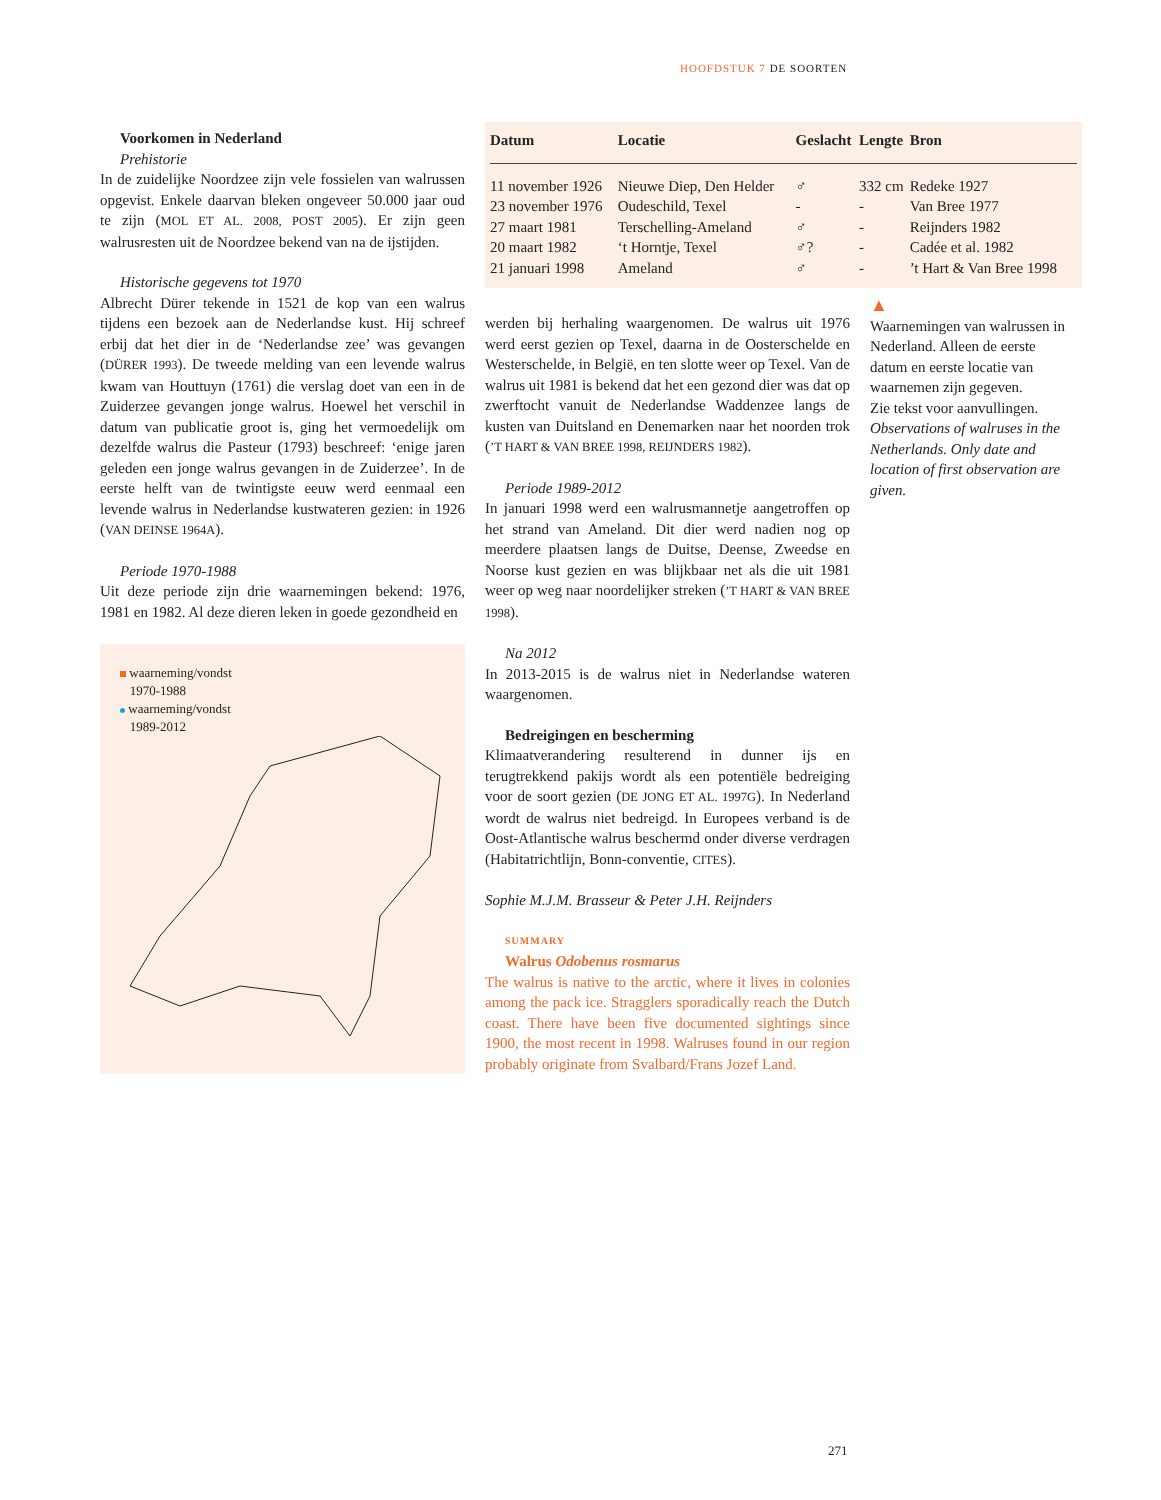HOOFDSTUK 7 DE SOORTEN
Voorkomen in Nederland
Prehistorie
In de zuidelijke Noordzee zijn vele fossielen van walrussen opgevist. Enkele daarvan bleken ongeveer 50.000 jaar oud te zijn (MOL ET AL. 2008, POST 2005). Er zijn geen walrusresten uit de Noordzee bekend van na de ijstijden.
Historische gegevens tot 1970
Albrecht Dürer tekende in 1521 de kop van een walrus tijdens een bezoek aan de Nederlandse kust. Hij schreef erbij dat het dier in de ‘Nederlandse zee’ was gevangen (DÜRER 1993). De tweede melding van een levende walrus kwam van Houttuyn (1761) die verslag doet van een in de Zuiderzee gevangen jonge walrus. Hoewel het verschil in datum van publicatie groot is, ging het vermoedelijk om dezelfde walrus die Pasteur (1793) beschreef: ‘enige jaren geleden een jonge walrus gevangen in de Zuiderzee’. In de eerste helft van de twintigste eeuw werd eenmaal een levende walrus in Nederlandse kustwateren gezien: in 1926 (VAN DEINSE 1964A).
Periode 1970-1988
Uit deze periode zijn drie waarnemingen bekend: 1976, 1981 en 1982. Al deze dieren leken in goede gezondheid en
waarneming/vondst
1970-1988
waarneming/vondst
1989-2012
| Datum | Locatie | Geslacht | Lengte | Bron |
| --- | --- | --- | --- | --- |
| 11 november 1926 | Nieuwe Diep, Den Helder | ♂ | 332 cm | Redeke 1927 |
| 23 november 1976 | Oudeschild, Texel | - | - | Van Bree 1977 |
| 27 maart 1981 | Terschelling-Ameland | ♂ | - | Reijnders 1982 |
| 20 maart 1982 | ‘t Horntje, Texel | ♂? | - | Cadée et al. 1982 |
| 21 januari 1998 | Ameland | ♂ | - | ’t Hart & Van Bree 1998 |
werden bij herhaling waargenomen. De walrus uit 1976 werd eerst gezien op Texel, daarna in de Oosterschelde en Westerschelde, in België, en ten slotte weer op Texel. Van de walrus uit 1981 is bekend dat het een gezond dier was dat op zwerftocht vanuit de Nederlandse Waddenzee langs de kusten van Duitsland en Denemarken naar het noorden trok (’T HART & VAN BREE 1998, REIJNDERS 1982).
Periode 1989-2012
In januari 1998 werd een walrusmannetje aangetroffen op het strand van Ameland. Dit dier werd nadien nog op meerdere plaatsen langs de Duitse, Deense, Zweedse en Noorse kust gezien en was blijkbaar net als die uit 1981 weer op weg naar noordelijker streken (’T HART & VAN BREE 1998).
Na 2012
In 2013-2015 is de walrus niet in Nederlandse wateren waargenomen.
Bedreigingen en bescherming
Klimaatverandering resulterend in dunner ijs en terugtrekkend pakijs wordt als een potentiële bedreiging voor de soort gezien (DE JONG ET AL. 1997G). In Nederland wordt de walrus niet bedreigd. In Europees verband is de Oost-Atlantische walrus beschermd onder diverse verdragen (Habitatrichtlijn, Bonn-conventie, CITES).
Sophie M.J.M. Brasseur & Peter J.H. Reijnders
SUMMARY
Walrus Odobenus rosmarus
The walrus is native to the arctic, where it lives in colonies among the pack ice. Stragglers sporadically reach the Dutch coast. There have been five documented sightings since 1900, the most recent in 1998. Walruses found in our region probably originate from Svalbard/Frans Jozef Land.
▲
Waarnemingen van walrussen in Nederland. Alleen de eerste datum en eerste locatie van waarnemen zijn gegeven.
Zie tekst voor aanvullingen.
Observations of walruses in the Netherlands. Only date and location of first observation are given.
271